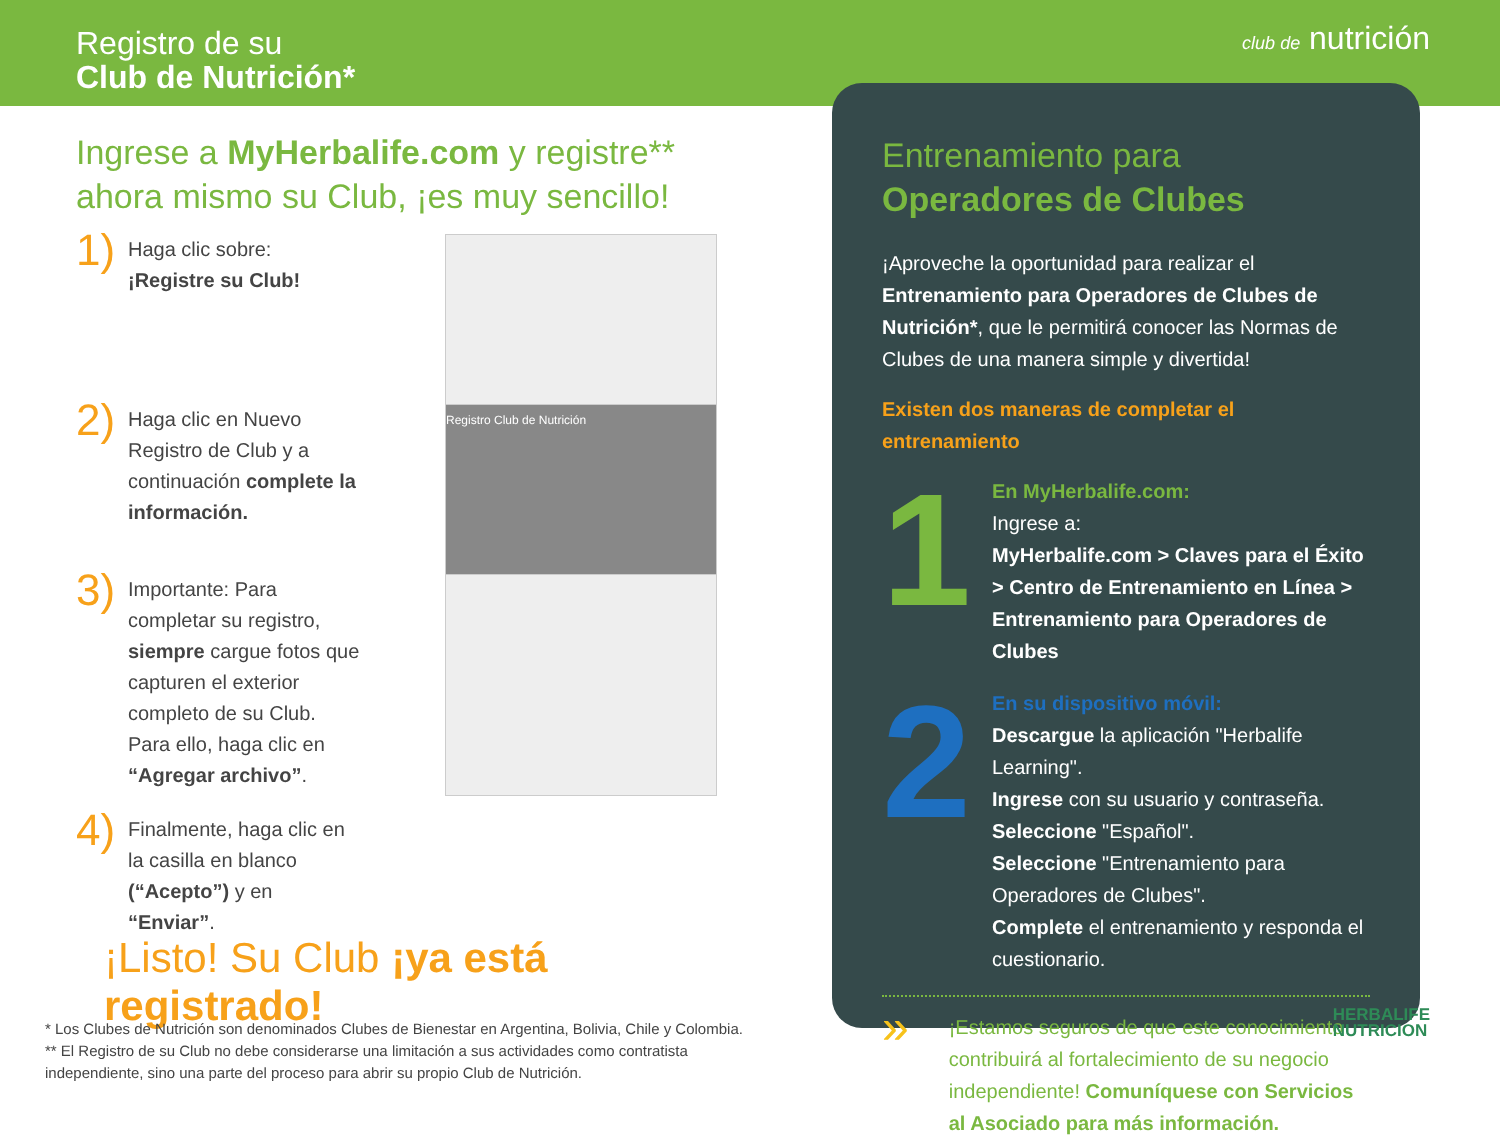Registro de su
Club de Nutrición*
club de nutrición
Ingrese a MyHerbalife.com y registre** ahora mismo su Club, ¡es muy sencillo!
1)
Haga clic sobre: ¡Registre su Club!
2)
Haga clic en Nuevo Registro de Club y a continuación complete la información.
Registro Club de Nutrición
3)
Importante: Para completar su registro, siempre cargue fotos que capturen el exterior completo de su Club. Para ello, haga clic en “Agregar archivo”.
4)
Finalmente, haga clic en la casilla en blanco (“Acepto”) y en “Enviar”.
¡Listo! Su Club ¡ya está registrado!
* Los Clubes de Nutrición son denominados Clubes de Bienestar en Argentina, Bolivia, Chile y Colombia.
** El Registro de su Club no debe considerarse una limitación a sus actividades como contratista independiente, sino una parte del proceso para abrir su propio Club de Nutrición.
Entrenamiento para
Operadores de Clubes
¡Aproveche la oportunidad para realizar el Entrenamiento para Operadores de Clubes de Nutrición*, que le permitirá conocer las Normas de Clubes de una manera simple y divertida!
Existen dos maneras de completar el entrenamiento
1
En MyHerbalife.com:
Ingrese a:
MyHerbalife.com > Claves para el Éxito > Centro de Entrenamiento en Línea > Entrenamiento para Operadores de Clubes
2
En su dispositivo móvil:
Descargue la aplicación "Herbalife Learning".
Ingrese con su usuario y contraseña.
Seleccione "Español".
Seleccione "Entrenamiento para Operadores de Clubes".
Complete el entrenamiento y responda el cuestionario.
»
¡Estamos seguros de que este conocimiento contribuirá al fortalecimiento de su negocio independiente! Comuníquese con Servicios al Asociado para más información.
HERBALIFE
NUTRICION